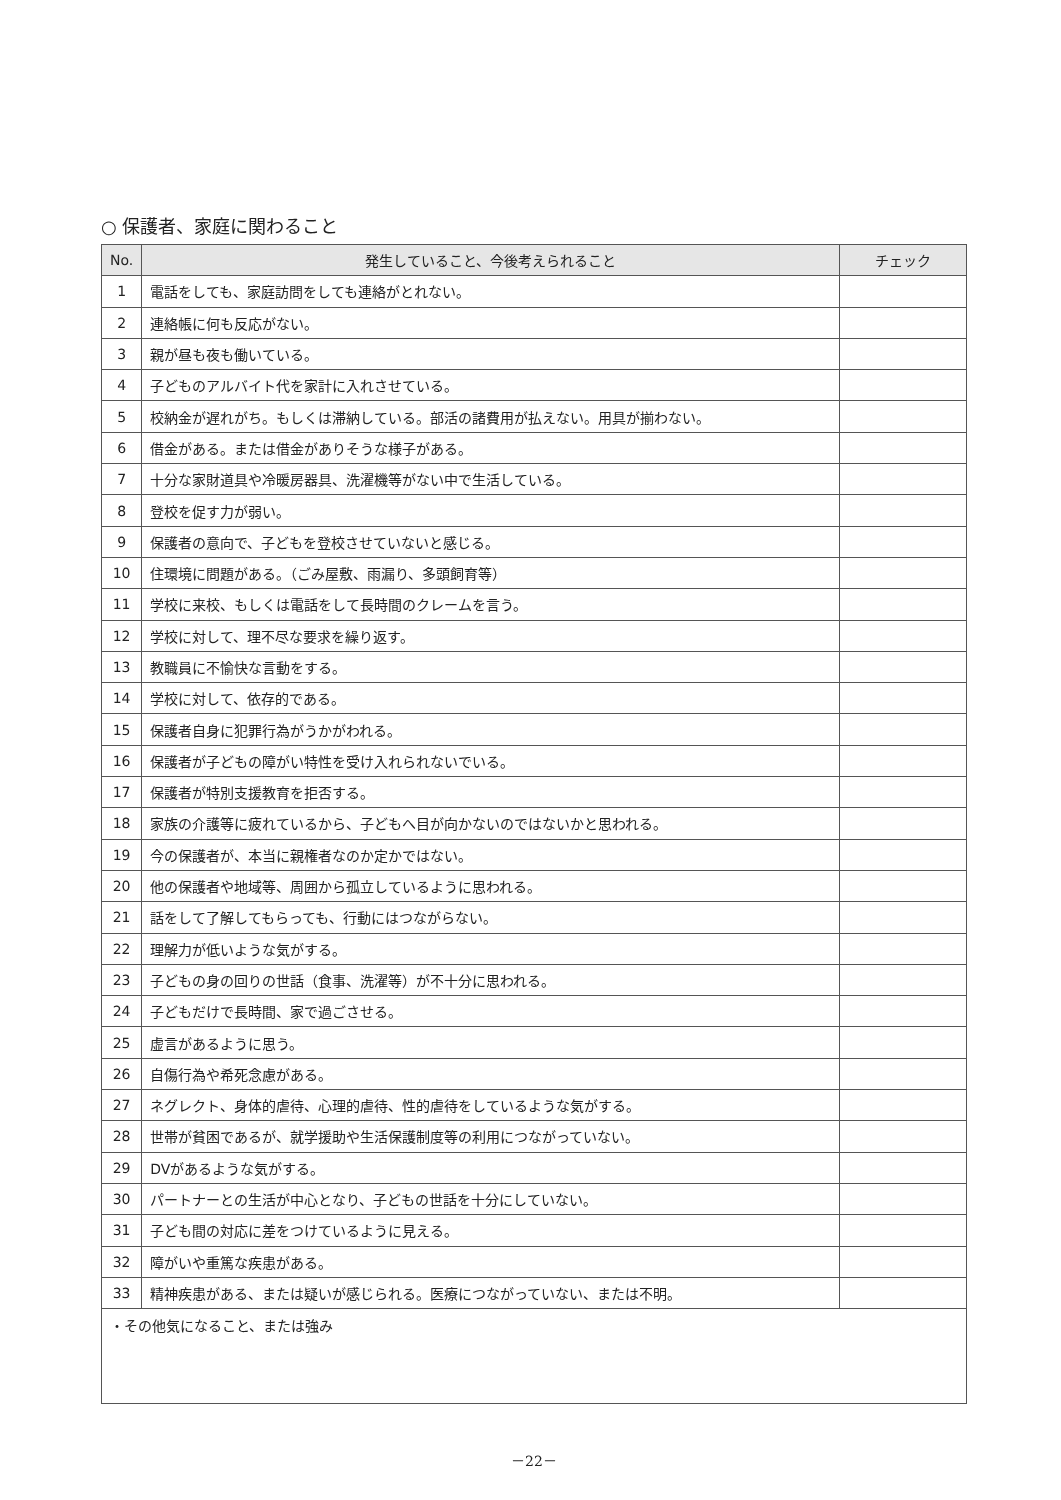○ 保護者、家庭に関わること
| No. | 発生していること、今後考えられること | チェック |
| --- | --- | --- |
| 1 | 電話をしても、家庭訪問をしても連絡がとれない。 | |
| 2 | 連絡帳に何も反応がない。 | |
| 3 | 親が昼も夜も働いている。 | |
| 4 | 子どものアルバイト代を家計に入れさせている。 | |
| 5 | 校納金が遅れがち。もしくは滞納している。部活の諸費用が払えない。用具が揃わない。 | |
| 6 | 借金がある。または借金がありそうな様子がある。 | |
| 7 | 十分な家財道具や冷暖房器具、洗濯機等がない中で生活している。 | |
| 8 | 登校を促す力が弱い。 | |
| 9 | 保護者の意向で、子どもを登校させていないと感じる。 | |
| 10 | 住環境に問題がある。（ごみ屋敷、雨漏り、多頭飼育等） | |
| 11 | 学校に来校、もしくは電話をして長時間のクレームを言う。 | |
| 12 | 学校に対して、理不尽な要求を繰り返す。 | |
| 13 | 教職員に不愉快な言動をする。 | |
| 14 | 学校に対して、依存的である。 | |
| 15 | 保護者自身に犯罪行為がうかがわれる。 | |
| 16 | 保護者が子どもの障がい特性を受け入れられないでいる。 | |
| 17 | 保護者が特別支援教育を拒否する。 | |
| 18 | 家族の介護等に疲れているから、子どもへ目が向かないのではないかと思われる。 | |
| 19 | 今の保護者が、本当に親権者なのか定かではない。 | |
| 20 | 他の保護者や地域等、周囲から孤立しているように思われる。 | |
| 21 | 話をして了解してもらっても、行動にはつながらない。 | |
| 22 | 理解力が低いような気がする。 | |
| 23 | 子どもの身の回りの世話（食事、洗濯等）が不十分に思われる。 | |
| 24 | 子どもだけで長時間、家で過ごさせる。 | |
| 25 | 虚言があるように思う。 | |
| 26 | 自傷行為や希死念慮がある。 | |
| 27 | ネグレクト、身体的虐待、心理的虐待、性的虐待をしているような気がする。 | |
| 28 | 世帯が貧困であるが、就学援助や生活保護制度等の利用につながっていない。 | |
| 29 | DVがあるような気がする。 | |
| 30 | パートナーとの生活が中心となり、子どもの世話を十分にしていない。 | |
| 31 | 子ども間の対応に差をつけているように見える。 | |
| 32 | 障がいや重篤な疾患がある。 | |
| 33 | 精神疾患がある、または疑いが感じられる。医療につながっていない、または不明。 | |
| ・その他気になること、または強み | | |
－22－